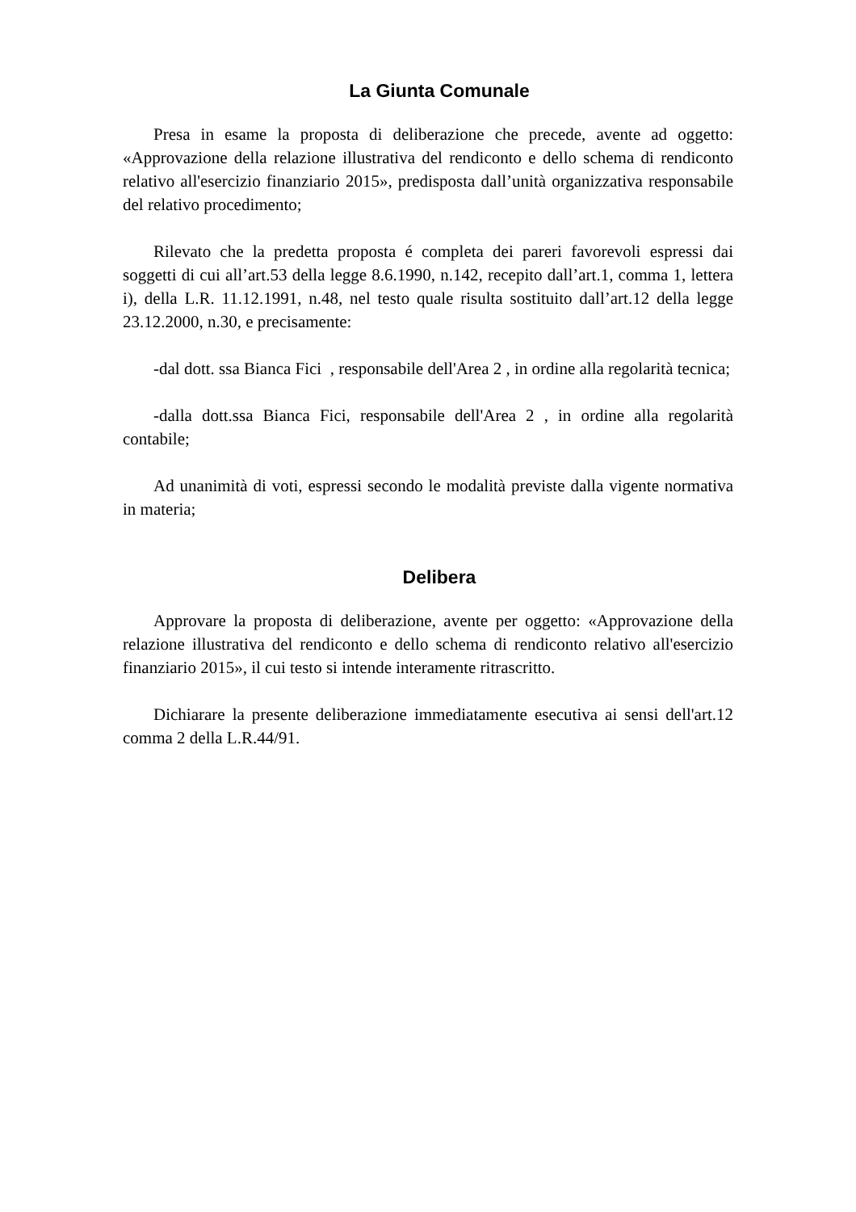La Giunta Comunale
Presa in esame la proposta di deliberazione che precede, avente ad oggetto: «Approvazione della relazione illustrativa del rendiconto e dello schema di rendiconto relativo all'esercizio finanziario 2015», predisposta dall’unità organizzativa responsabile del relativo procedimento;
Rilevato che la predetta proposta é completa dei pareri favorevoli espressi dai soggetti di cui all’art.53 della legge 8.6.1990, n.142, recepito dall’art.1, comma 1, lettera i), della L.R. 11.12.1991, n.48, nel testo quale risulta sostituito dall’art.12 della legge 23.12.2000, n.30, e precisamente:
-dal dott. ssa Bianca Fici , responsabile dell'Area 2 , in ordine alla regolarità tecnica;
-dalla dott.ssa Bianca Fici, responsabile dell'Area 2 , in ordine alla regolarità contabile;
Ad unanimità di voti, espressi secondo le modalità previste dalla vigente normativa in materia;
Delibera
Approvare la proposta di deliberazione, avente per oggetto: «Approvazione della relazione illustrativa del rendiconto e dello schema di rendiconto relativo all'esercizio finanziario 2015», il cui testo si intende interamente ritrascritto.
Dichiarare la presente deliberazione immediatamente esecutiva ai sensi dell'art.12 comma 2 della L.R.44/91.